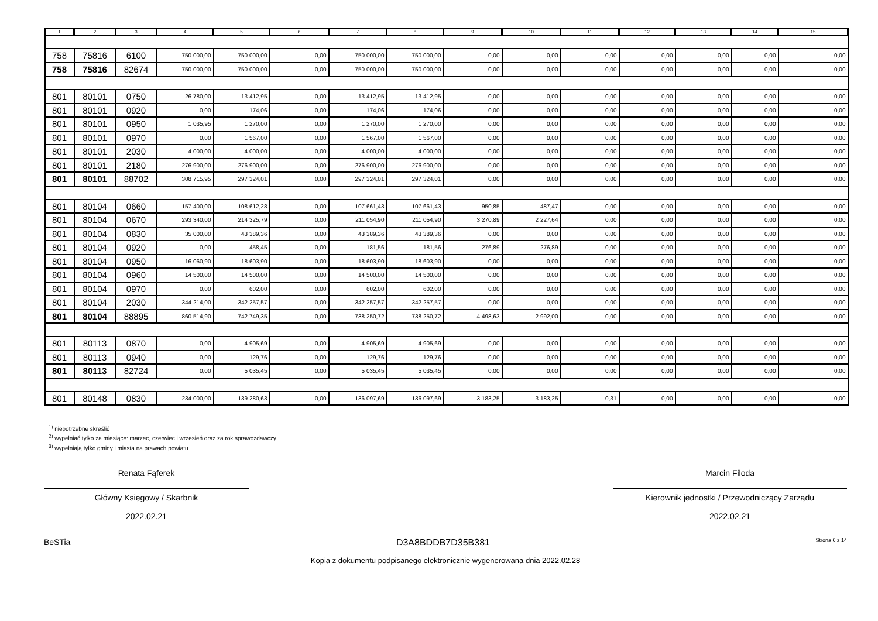| 1 | 2 | 3 | 4 | 5 | 6 | 7 | 8 | 9 | 10 | 11 | 12 | 13 | 14 | 15 |
| --- | --- | --- | --- | --- | --- | --- | --- | --- | --- | --- | --- | --- | --- | --- |
| 758 | 75816 | 6100 | 750 000,00 | 750 000,00 | 0,00 | 750 000,00 | 750 000,00 | 0,00 | 0,00 | 0,00 | 0,00 | 0,00 | 0,00 | 0,00 |
| 758 | 75816 | 82674 | 750 000,00 | 750 000,00 | 0,00 | 750 000,00 | 750 000,00 | 0,00 | 0,00 | 0,00 | 0,00 | 0,00 | 0,00 | 0,00 |
| 801 | 80101 | 0750 | 26 780,00 | 13 412,95 | 0,00 | 13 412,95 | 13 412,95 | 0,00 | 0,00 | 0,00 | 0,00 | 0,00 | 0,00 | 0,00 |
| 801 | 80101 | 0920 | 0,00 | 174,06 | 0,00 | 174,06 | 174,06 | 0,00 | 0,00 | 0,00 | 0,00 | 0,00 | 0,00 | 0,00 |
| 801 | 80101 | 0950 | 1 035,95 | 1 270,00 | 0,00 | 1 270,00 | 1 270,00 | 0,00 | 0,00 | 0,00 | 0,00 | 0,00 | 0,00 | 0,00 |
| 801 | 80101 | 0970 | 0,00 | 1 567,00 | 0,00 | 1 567,00 | 1 567,00 | 0,00 | 0,00 | 0,00 | 0,00 | 0,00 | 0,00 | 0,00 |
| 801 | 80101 | 2030 | 4 000,00 | 4 000,00 | 0,00 | 4 000,00 | 4 000,00 | 0,00 | 0,00 | 0,00 | 0,00 | 0,00 | 0,00 | 0,00 |
| 801 | 80101 | 2180 | 276 900,00 | 276 900,00 | 0,00 | 276 900,00 | 276 900,00 | 0,00 | 0,00 | 0,00 | 0,00 | 0,00 | 0,00 | 0,00 |
| 801 | 80101 | 88702 | 308 715,95 | 297 324,01 | 0,00 | 297 324,01 | 297 324,01 | 0,00 | 0,00 | 0,00 | 0,00 | 0,00 | 0,00 | 0,00 |
| 801 | 80104 | 0660 | 157 400,00 | 108 612,28 | 0,00 | 107 661,43 | 107 661,43 | 950,85 | 487,47 | 0,00 | 0,00 | 0,00 | 0,00 | 0,00 |
| 801 | 80104 | 0670 | 293 340,00 | 214 325,79 | 0,00 | 211 054,90 | 211 054,90 | 3 270,89 | 2 227,64 | 0,00 | 0,00 | 0,00 | 0,00 | 0,00 |
| 801 | 80104 | 0830 | 35 000,00 | 43 389,36 | 0,00 | 43 389,36 | 43 389,36 | 0,00 | 0,00 | 0,00 | 0,00 | 0,00 | 0,00 | 0,00 |
| 801 | 80104 | 0920 | 0,00 | 458,45 | 0,00 | 181,56 | 181,56 | 276,89 | 276,89 | 0,00 | 0,00 | 0,00 | 0,00 | 0,00 |
| 801 | 80104 | 0950 | 16 060,90 | 18 603,90 | 0,00 | 18 603,90 | 18 603,90 | 0,00 | 0,00 | 0,00 | 0,00 | 0,00 | 0,00 | 0,00 |
| 801 | 80104 | 0960 | 14 500,00 | 14 500,00 | 0,00 | 14 500,00 | 14 500,00 | 0,00 | 0,00 | 0,00 | 0,00 | 0,00 | 0,00 | 0,00 |
| 801 | 80104 | 0970 | 0,00 | 602,00 | 0,00 | 602,00 | 602,00 | 0,00 | 0,00 | 0,00 | 0,00 | 0,00 | 0,00 | 0,00 |
| 801 | 80104 | 2030 | 344 214,00 | 342 257,57 | 0,00 | 342 257,57 | 342 257,57 | 0,00 | 0,00 | 0,00 | 0,00 | 0,00 | 0,00 | 0,00 |
| 801 | 80104 | 88895 | 860 514,90 | 742 749,35 | 0,00 | 738 250,72 | 738 250,72 | 4 498,63 | 2 992,00 | 0,00 | 0,00 | 0,00 | 0,00 | 0,00 |
| 801 | 80113 | 0870 | 0,00 | 4 905,69 | 0,00 | 4 905,69 | 4 905,69 | 0,00 | 0,00 | 0,00 | 0,00 | 0,00 | 0,00 | 0,00 |
| 801 | 80113 | 0940 | 0,00 | 129,76 | 0,00 | 129,76 | 129,76 | 0,00 | 0,00 | 0,00 | 0,00 | 0,00 | 0,00 | 0,00 |
| 801 | 80113 | 82724 | 0,00 | 5 035,45 | 0,00 | 5 035,45 | 5 035,45 | 0,00 | 0,00 | 0,00 | 0,00 | 0,00 | 0,00 | 0,00 |
| 801 | 80148 | 0830 | 234 000,00 | 139 280,63 | 0,00 | 136 097,69 | 136 097,69 | 3 183,25 | 3 183,25 | 0,31 | 0,00 | 0,00 | 0,00 | 0,00 |
<sup>1)</sup> niepotrzebne skreślić
<sup>2)</sup> wypełniać tylko za miesiące: marzec, czerwiec i wrzesień oraz za rok sprawozdawczy
<sup>3)</sup> wypełniają tylko gminy i miasta na prawach powiatu
Renata Fąferek
Główny Księgowy / Skarbnik
2022.02.21
Marcin Filoda
Kierownik jednostki / Przewodniczący Zarządu
2022.02.21
BeSTia D3A8BDDB7D35B381 Strona 6 z 14
Kopia z dokumentu podpisanego elektronicznie wygenerowana dnia 2022.02.28